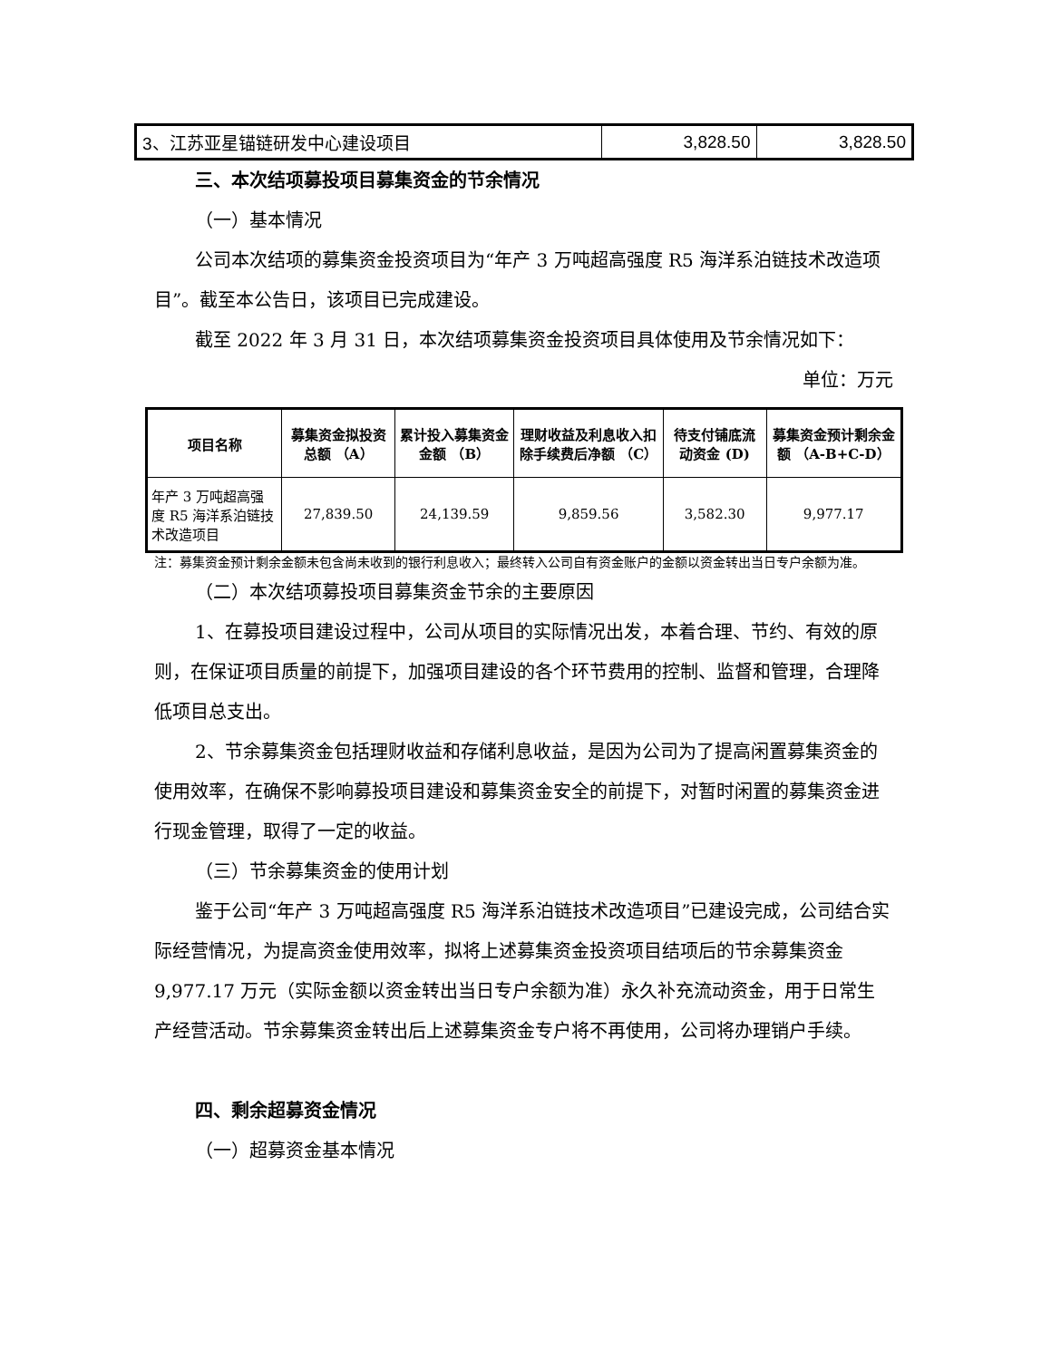| 3、江苏亚星锚链研发中心建设项目 | 3,828.50 | 3,828.50 |
三、本次结项募投项目募集资金的节余情况
（一）基本情况
公司本次结项的募集资金投资项目为“年产 3 万吨超高强度 R5 海洋系泊链技术改造项目”。截至本公告日，该项目已完成建设。
截至 2022 年 3 月 31 日，本次结项募集资金投资项目具体使用及节余情况如下：
单位：万元
| 项目名称 | 募集资金拟投资总额 （A） | 累计投入募集资金金额 （B） | 理财收益及利息收入扣除手续费后净额 （C） | 待支付铺底流动资金 (D) | 募集资金预计剩余金额 （A-B+C-D） |
| --- | --- | --- | --- | --- | --- |
| 年产 3 万吨超高强度 R5 海洋系泊链技术改造项目 | 27,839.50 | 24,139.59 | 9,859.56 | 3,582.30 | 9,977.17 |
注：募集资金预计剩余金额未包含尚未收到的银行利息收入；最终转入公司自有资金账户的金额以资金转出当日专户余额为准。
（二）本次结项募投项目募集资金节余的主要原因
1、在募投项目建设过程中，公司从项目的实际情况出发，本着合理、节约、有效的原则，在保证项目质量的前提下，加强项目建设的各个环节费用的控制、监督和管理，合理降低项目总支出。
2、节余募集资金包括理财收益和存储利息收益，是因为公司为了提高闲置募集资金的使用效率，在确保不影响募投项目建设和募集资金安全的前提下，对暂时闲置的募集资金进行现金管理，取得了一定的收益。
（三）节余募集资金的使用计划
鉴于公司“年产 3 万吨超高强度 R5 海洋系泊链技术改造项目”已建设完成，公司结合实际经营情况，为提高资金使用效率，拟将上述募集资金投资项目结项后的节余募集资金 9,977.17 万元（实际金额以资金转出当日专户余额为准）永久补充流动资金，用于日常生产经营活动。节余募集资金转出后上述募集资金专户将不再使用，公司将办理销户手续。
四、剩余超募资金情况
（一）超募资金基本情况